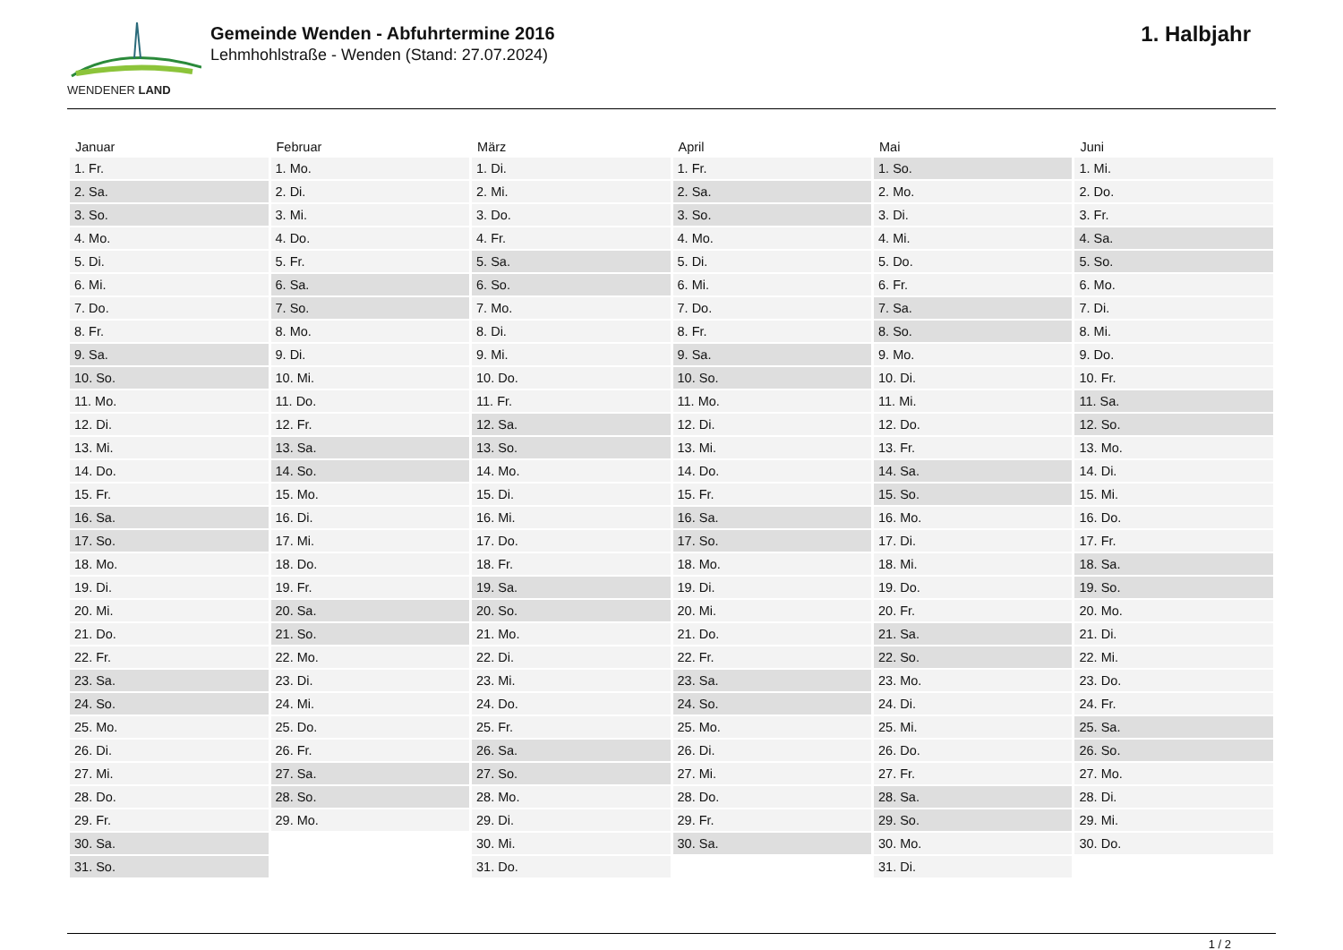WENDENER LAND
Gemeinde Wenden - Abfuhrtermine 2016
Lehmhohlstraße - Wenden (Stand: 27.07.2024)
1. Halbjahr
| Januar | Februar | März | April | Mai | Juni |
| --- | --- | --- | --- | --- | --- |
| 1. Fr. | 1. Mo. | 1. Di. | 1. Fr. | 1. So. | 1. Mi. |
| 2. Sa. | 2. Di. | 2. Mi. | 2. Sa. | 2. Mo. | 2. Do. |
| 3. So. | 3. Mi. | 3. Do. | 3. So. | 3. Di. | 3. Fr. |
| 4. Mo. | 4. Do. | 4. Fr. | 4. Mo. | 4. Mi. | 4. Sa. |
| 5. Di. | 5. Fr. | 5. Sa. | 5. Di. | 5. Do. | 5. So. |
| 6. Mi. | 6. Sa. | 6. So. | 6. Mi. | 6. Fr. | 6. Mo. |
| 7. Do. | 7. So. | 7. Mo. | 7. Do. | 7. Sa. | 7. Di. |
| 8. Fr. | 8. Mo. | 8. Di. | 8. Fr. | 8. So. | 8. Mi. |
| 9. Sa. | 9. Di. | 9. Mi. | 9. Sa. | 9. Mo. | 9. Do. |
| 10. So. | 10. Mi. | 10. Do. | 10. So. | 10. Di. | 10. Fr. |
| 11. Mo. | 11. Do. | 11. Fr. | 11. Mo. | 11. Mi. | 11. Sa. |
| 12. Di. | 12. Fr. | 12. Sa. | 12. Di. | 12. Do. | 12. So. |
| 13. Mi. | 13. Sa. | 13. So. | 13. Mi. | 13. Fr. | 13. Mo. |
| 14. Do. | 14. So. | 14. Mo. | 14. Do. | 14. Sa. | 14. Di. |
| 15. Fr. | 15. Mo. | 15. Di. | 15. Fr. | 15. So. | 15. Mi. |
| 16. Sa. | 16. Di. | 16. Mi. | 16. Sa. | 16. Mo. | 16. Do. |
| 17. So. | 17. Mi. | 17. Do. | 17. So. | 17. Di. | 17. Fr. |
| 18. Mo. | 18. Do. | 18. Fr. | 18. Mo. | 18. Mi. | 18. Sa. |
| 19. Di. | 19. Fr. | 19. Sa. | 19. Di. | 19. Do. | 19. So. |
| 20. Mi. | 20. Sa. | 20. So. | 20. Mi. | 20. Fr. | 20. Mo. |
| 21. Do. | 21. So. | 21. Mo. | 21. Do. | 21. Sa. | 21. Di. |
| 22. Fr. | 22. Mo. | 22. Di. | 22. Fr. | 22. So. | 22. Mi. |
| 23. Sa. | 23. Di. | 23. Mi. | 23. Sa. | 23. Mo. | 23. Do. |
| 24. So. | 24. Mi. | 24. Do. | 24. So. | 24. Di. | 24. Fr. |
| 25. Mo. | 25. Do. | 25. Fr. | 25. Mo. | 25. Mi. | 25. Sa. |
| 26. Di. | 26. Fr. | 26. Sa. | 26. Di. | 26. Do. | 26. So. |
| 27. Mi. | 27. Sa. | 27. So. | 27. Mi. | 27. Fr. | 27. Mo. |
| 28. Do. | 28. So. | 28. Mo. | 28. Do. | 28. Sa. | 28. Di. |
| 29. Fr. | 29. Mo. | 29. Di. | 29. Fr. | 29. So. | 29. Mi. |
| 30. Sa. | | 30. Mi. | 30. Sa. | 30. Mo. | 30. Do. |
| 31. So. | | 31. Do. | | 31. Di. | |
1 / 2